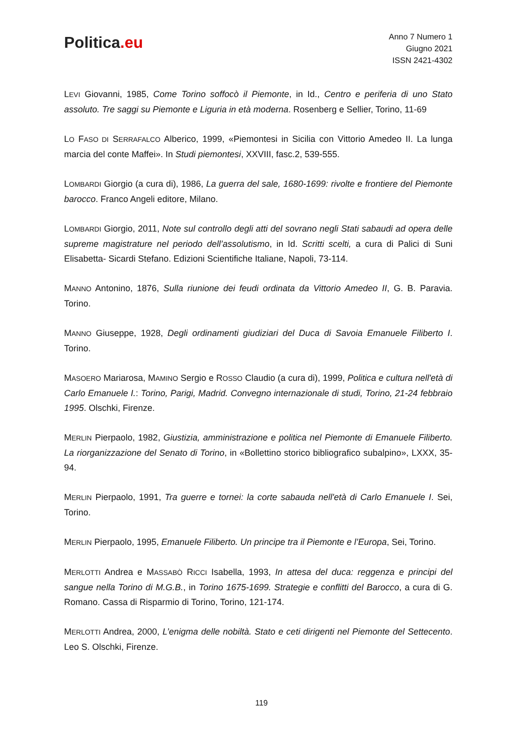Politica.eu
Anno 7 Numero 1
Giugno 2021
ISSN 2421-4302
LEVI Giovanni, 1985, Come Torino soffocò il Piemonte, in Id., Centro e periferia di uno Stato assoluto. Tre saggi su Piemonte e Liguria in età moderna. Rosenberg e Sellier, Torino, 11-69
LO FASO DI SERRAFALCO Alberico, 1999, «Piemontesi in Sicilia con Vittorio Amedeo II. La lunga marcia del conte Maffei». In Studi piemontesi, XXVIII, fasc.2, 539-555.
LOMBARDI Giorgio (a cura di), 1986, La guerra del sale, 1680-1699: rivolte e frontiere del Piemonte barocco. Franco Angeli editore, Milano.
LOMBARDI Giorgio, 2011, Note sul controllo degli atti del sovrano negli Stati sabaudi ad opera delle supreme magistrature nel periodo dell’assolutismo, in Id. Scritti scelti, a cura di Palici di Suni Elisabetta- Sicardi Stefano. Edizioni Scientifiche Italiane, Napoli, 73-114.
MANNO Antonino, 1876, Sulla riunione dei feudi ordinata da Vittorio Amedeo II, G. B. Paravia. Torino.
MANNO Giuseppe, 1928, Degli ordinamenti giudiziari del Duca di Savoia Emanuele Filiberto I. Torino.
MASOERO Mariarosa, MAMINO Sergio e ROSSO Claudio (a cura di), 1999, Politica e cultura nell'età di Carlo Emanuele I.: Torino, Parigi, Madrid. Convegno internazionale di studi, Torino, 21-24 febbraio 1995. Olschki, Firenze.
MERLIN Pierpaolo, 1982, Giustizia, amministrazione e politica nel Piemonte di Emanuele Filiberto. La riorganizzazione del Senato di Torino, in «Bollettino storico bibliografico subalpino», LXXX, 35-94.
MERLIN Pierpaolo, 1991, Tra guerre e tornei: la corte sabauda nell'età di Carlo Emanuele I. Sei, Torino.
MERLIN Pierpaolo, 1995, Emanuele Filiberto. Un principe tra il Piemonte e l’Europa, Sei, Torino.
MERLOTTI Andrea e MASSABÒ RICCI Isabella, 1993, In attesa del duca: reggenza e principi del sangue nella Torino di M.G.B., in Torino 1675-1699. Strategie e conflitti del Barocco, a cura di G. Romano. Cassa di Risparmio di Torino, Torino, 121-174.
MERLOTTI Andrea, 2000, L’enigma delle nobiltà. Stato e ceti dirigenti nel Piemonte del Settecento. Leo S. Olschki, Firenze.
119